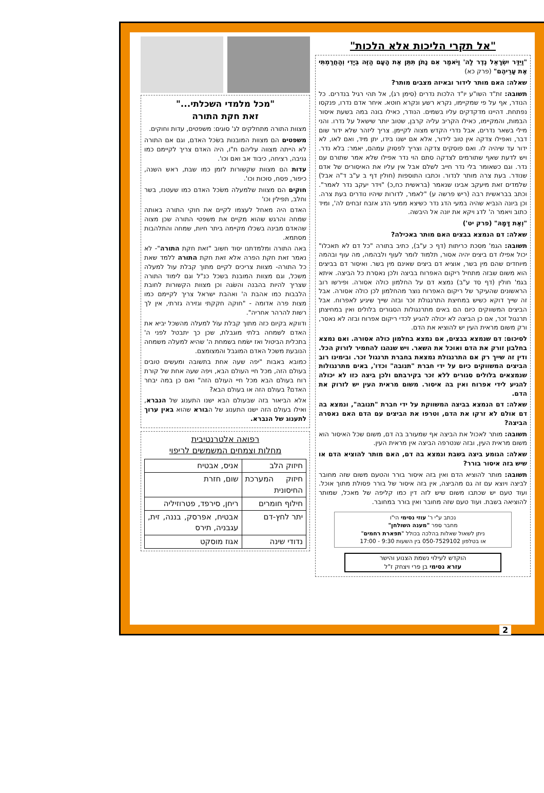"אל תקרי הליכות אלא הלכות"
"וַיִּדַּר יִשְׂרָאֵל נֶדֶר לַה' וַיֹּאמַר אִם נָתֹן תִּתֵּן אֶת הָעָם הַזֶּה בְּיָדִי וְהַחֲרַמְתִּי אֶת עָרֵיהֶם" (פרק כא)
שאלה: האם מותר לידור ובאיזה מצבים מותר?
תשובה: זת"ד השו"ע יו"ד הלכות נדרים (סימן רג), אל תהי רגיל בנדרים. כל הנודר, אף על פי שמקיימו, נקרא רשע ונקרא חוטא. איחר אדם נדרו, פנקסו נפתחת. דהיינו מדקדקים עליו בשמים. הנודר, כאילו בונה במה בשעת איסור הבמות, והמקיימו, כאילו הקריב עליה קרבן, שטוב יותר שישאל על נדרו. והני מילי בשאר נדרים, אבל נדרי הקדש מצוה לקיימן. צריך ליזהר שלא ידור שום דבר, ואפילו צדקה אין טוב לידור, אלא אם ישנו בידו, יתן מיד, ואם לאו, לא ידור עד שיהיה לו. ואם פוסקים צדקה וצריך לפסוק עמהם, יאמר: בלא נדר. ויש לדעת שאף שתורמים לצדקה סתם הוי נדר אפילו שלא אמר שתורם עם נדר. וגם כשאומר בלי נדר חייב לשלם אבל אין עליו את האיסורים של אדם שנודר. בעת צרה מותר לנדור. וכתבו התוספות (חולין דף ב ע"ב ד"ה אבל) שלמדים זאת מיעקב אבינו שנאמר (בראשית כח,כ) "וידר יעקב נדר לאמר". וכתב בבראשית רבה (ריש פרשה ע) "לאמר, לדורות שיהיו נודרים בעת צרה. וכן ביונה הנביא שהיה במעי הדג נדר כשיצא ממעי הדג אזבח זבחים לה', ומיד כתוב ויאמר ה' לדג ויקא את יונה אל היבשה.
"וְאֶת דָּמָהּ" (פרק יט')
שאלה: דם הנמצא בבצים האם מותר באכילה?
תשובה: הגמ' מסכת כריתות (דף כ ע"ב), כתיב בתורה "כל דם לא תאכלו" יכול אפילו דם ביצים יהיה אסור, תלמוד לומר לעוף ולבהמה, מה עוף ובהמה מיוחדים שהם מין בשר, אוציא דם ביצים שאינם מין בשר. ואיסור דם בביצים הוא משום שבזה מתחיל ריקום האפרוח בביצה ולכן נאסרת כל הביצה. איתא בגמ' חולין (דף סד ע"ב) נמצא דם על החלמון כולה אסורה. ופירשו רוב הראשונים שהעיקר של ריקום האפרוח נוצר מהחלמון לכן כולה אסורה. אבל זה שייך דוקא כשיש במחיצת התרנגולת זכר ובזה שייך שיגיע לאפרוח. אבל הביצים המשווקים כיום הם באים מתרנגולות הסגורים בלולים ואין במחיצתן תרנגול זכר, אם כן הביצה לא יכולה להגיע לכדי ריקום אפרוח ובזה לא נאסר, ורק משום מראית העין יש להוציא את הדם.
לסיכום: דם שנמצא בבצים, אם נמצא בחלמון כולה אסורה. ואם נמצא בחלבון זורק את הדם ואוכל את השאר. ויש שנהגו להחמיר לזרוק הכל. ודין זה שייך רק אם התרנגולת נמצאת בחברת תרנגול זכר. ובימינו רוב הביצים המשווקים כיום על ידי חברת "תנובה" וכדו', באים מתרנגולות שנמצאים בלולים סגורים ללא זכר בקירבתם ולכן ביצה כזו לא יכולה להגיע לידי אפרוח ואין בה איסור. משום מראית העין יש לזרוק את הדם.
שאלה: דם הנמצא בביצה המשווקת על ידי חברת "תנובה", ונמצא בה דם אולם לא זרקו את הדם, וטרפו את הביצים עם הדם האם נאסרה הביצה?
תשובה: מותר לאכול את הביצה אף שמעורב בה דם, משום שכל האיסור הוא משום מראית העין, ובזה שנטרפה הביצה אין מראית העין.
שאלה: הגומע ביצה בשבת ונמצא בה דם, האם מותר להוציא הדם או שיש בזה איסור בורר?
תשובה: מותר להוציא הדם ואין בזה איסור בורר והטעם משום שזה מחובר לביצה ויוצא עם זה גם מהביצה, אין בזה איסור של בורר פסולת מתוך אוכל. ועוד טעם יש שכתבו משום שיש לזה דין כמו קליפה של מאכל, שמותר להוציאה בשבת. ועוד טעם שזה מחובר ואין בורר במחובר.
נכתב ע"י ר' עוזי נסימי הי"ו
מחבר ספר "מענה השולחן"
ניתן לשאול שאלות בהלכה בכולל "תפארת רחמים"
או בטלפון 050-7529102 בין השעות 9:30 - 17:00
הוקדש לעילוי נשמת הצנוע והישר
עזרא נסימי בן פרי ויצחק ז"ל
"מכל מלמדי השכלתי..."
זאת חקת התורה
מצוות התורה מתחלקים לג' סוגים: משפטים, עדות וחוקים.
משפטים הם מצוות המובנות בשׂכל האדם, וגם אם התורה לא הייתה מצווה עליהם ח"ו, היה האדם צריך לקיימם כמו גניבה, רציחה, כיבוד אב ואם וכו'.
עדות הם מצוות שקשורות לזמן כמו שבת, ראש השנה, כיפור, פסח, סוכות וכו'.
חוקים הם מצוות שלמעלה משׂכל האדם כמו שעטנז, בשר וחלב, תפילין וכו'
האדם היה מאחל לעצמו לקיים את חוקי התורה באותה שמחה והרגש שהוא מקיים את משפטי התורה שכן מצוה שהאדם מבינה בשכלו מקיימה ביתר חיות, שמחה והתלהבות מסתמא.
באה התורה ומלמדתנו יסוד חשוב "זאת חקת התורה"- לא נאמר זאת חקת הפרה אלא זאת חקת התורה ללמד שאת כל התורה- מצוות צריכים לקיים מתוך קבלת עול למעלה משכל, וגם מצוות המובנת בשכל כנ"ל וגם לימוד התורה שצריך להיות בהבנה והשׂגה וכן מצוות הקשורות לחובת הלבבות כמו אהבת ה' ואהבת ישראל צריך לקיימם כמו מצות פרה אדומה - "חוקה חקקתי וגזירה גזרתי, אין לך רשות להרהר אחריה".
ודווקא בקיום כזה מתוך קבלת עוֹל למעלה מהשכל יביא את האדם לשמחה בלתי מוגבלת, שכן כך יתבטל לפני ה' בתכלית הביטול ואז ישׂמח בשמחת ה' שהיא למעלה משמחה הנובעת משכל האדם המוגבל והמצומצם.
כמובא באבות "יפה שעה אחת בתשובה ומעשים טובים בעולם הזה, מכל חיי העולם הבא, ויפה שעה אחת של קורת רוח בעולם הבא מכל חיי העולם הזה" ואם כן במה יבחר האדם? בעולם הזה או בעולם הבא?
אלא הביאור בזה שבעולם הבא ישנו התענוג של הנברא, ואילו בעולם הזה ישנו התענוג של הבורא שהוא באין ערוך לתענוג של הנברא.
רפואה אלטרנטיבית
מחלות וצמחים המשמשים לריפוי
| חיזוק הלב | אניס, אבטיח |
| חיזוק המערכת החיסונית | שום, חזרת |
| חילוף חומרים | ריחן, סירפד, פטרוזיליה |
| יתר לחץ-דם | אבטיח, אפרסק, בננה, זית, עגבניה, תירס |
| נדודי שינה | אגוז מוסקט |
2